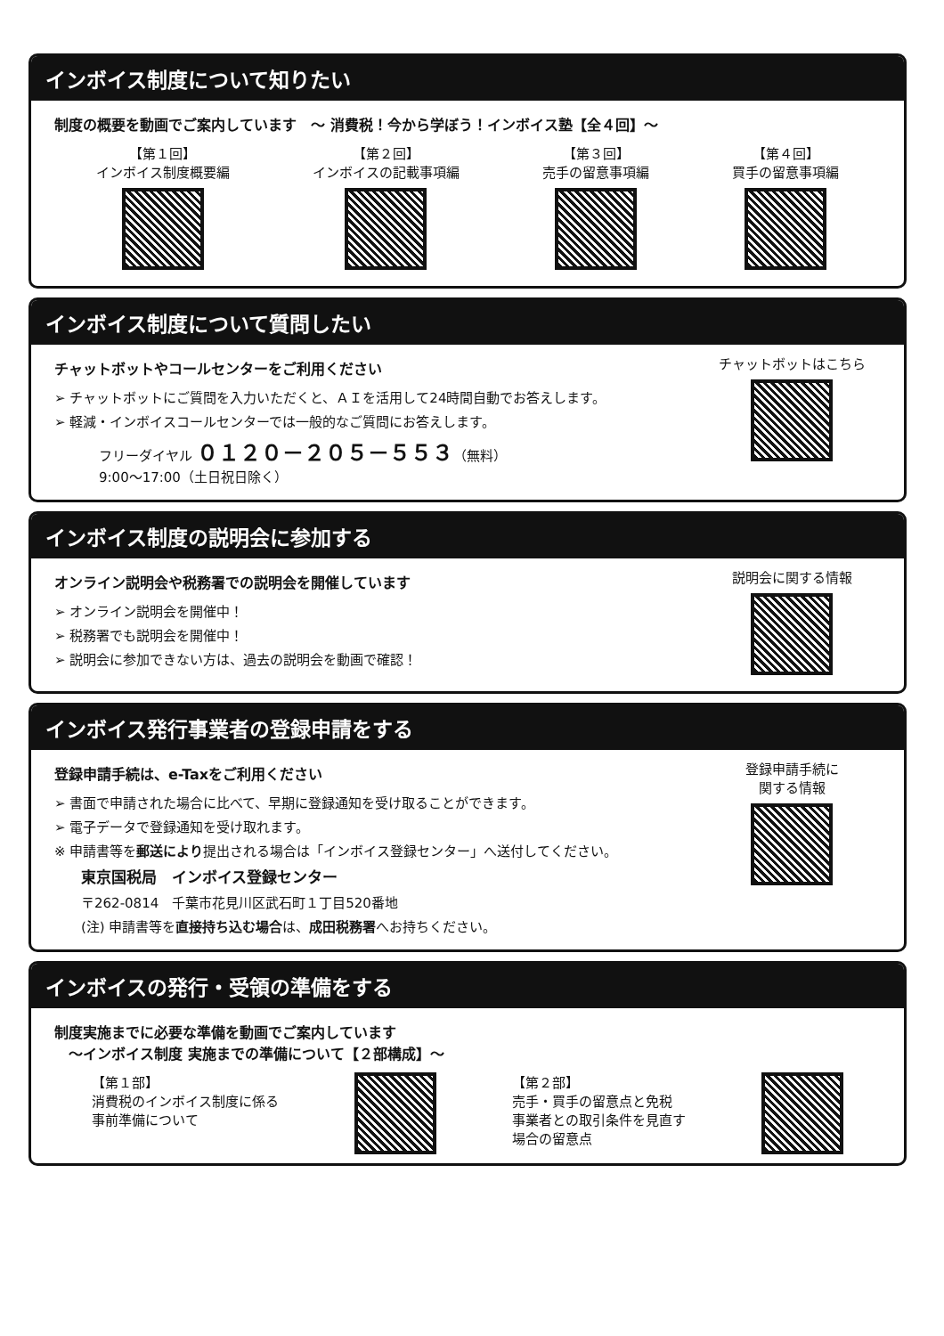インボイス制度について知りたい
制度の概要を動画でご案内しています　～ 消費税！今から学ぼう！インボイス塾【全４回】～
【第１回】
インボイス制度概要編
【第２回】
インボイスの記載事項編
【第３回】
売手の留意事項編
【第４回】
買手の留意事項編
インボイス制度について質問したい
チャットボットやコールセンターをご利用ください
➢ チャットボットにご質問を入力いただくと、ＡＩを活用して24時間自動でお答えします。
➢ 軽減・インボイスコールセンターでは一般的なご質問にお答えします。
フリーダイヤル ０１２０－２０５－５５３（無料）
9:00～17:00（土日祝日除く）
チャットボットはこちら
インボイス制度の説明会に参加する
オンライン説明会や税務署での説明会を開催しています
➢ オンライン説明会を開催中！
➢ 税務署でも説明会を開催中！
➢ 説明会に参加できない方は、過去の説明会を動画で確認！
説明会に関する情報
インボイス発行事業者の登録申請をする
登録申請手続は、e-Taxをご利用ください
➢ 書面で申請された場合に比べて、早期に登録通知を受け取ることができます。
➢ 電子データで登録通知を受け取れます。
※ 申請書等を郵送により提出される場合は「インボイス登録センター」へ送付してください。
東京国税局　インボイス登録センター
〒262-0814　千葉市花見川区武石町１丁目520番地
(注) 申請書等を直接持ち込む場合は、成田税務署へお持ちください。
登録申請手続に
関する情報
インボイスの発行・受領の準備をする
制度実施までに必要な準備を動画でご案内しています
　～インボイス制度 実施までの準備について【２部構成】～
【第１部】
消費税のインボイス制度に係る
事前準備について
【第２部】
売手・買手の留意点と免税
事業者との取引条件を見直す
場合の留意点